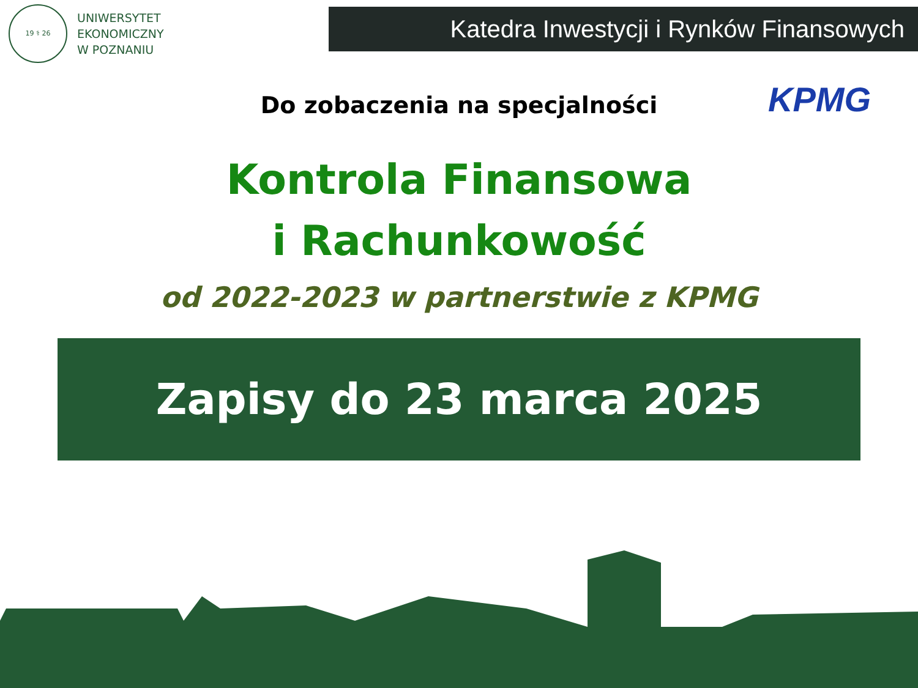19 ⚕ 26
UNIWERSYTET
EKONOMICZNY
W POZNANIU
Katedra Inwestycji i Rynków Finansowych
KPMG
Do zobaczenia na specjalności
Kontrola Finansowa
i Rachunkowość
od 2022-2023 w partnerstwie z KPMG
Zapisy do 23 marca 2025